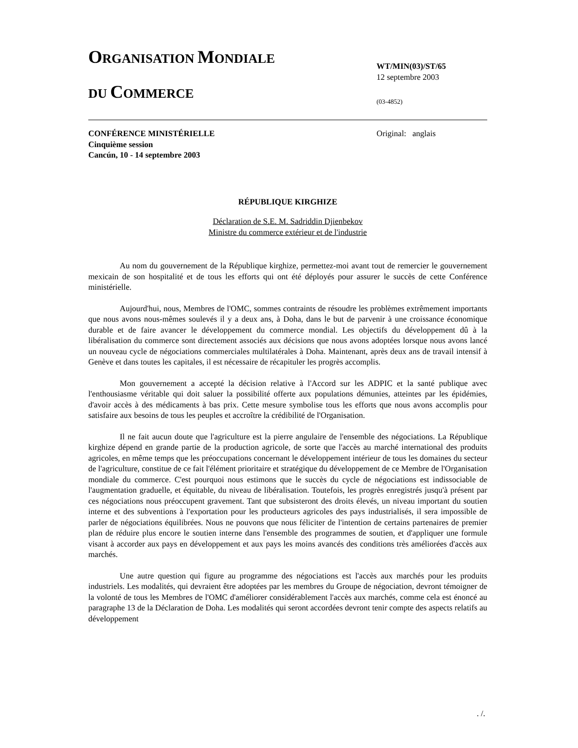ORGANISATION MONDIALE
DU COMMERCE
WT/MIN(03)/ST/65
12 septembre 2003
(03-4852)
CONFÉRENCE MINISTÉRIELLE
Cinquième session
Cancún, 10 - 14 septembre 2003
Original: anglais
RÉPUBLIQUE KIRGHIZE
Déclaration de S.E. M. Sadriddin Djienbekov
Ministre du commerce extérieur et de l'industrie
Au nom du gouvernement de la République kirghize, permettez-moi avant tout de remercier le gouvernement mexicain de son hospitalité et de tous les efforts qui ont été déployés pour assurer le succès de cette Conférence ministérielle.
Aujourd'hui, nous, Membres de l'OMC, sommes contraints de résoudre les problèmes extrêmement importants que nous avons nous-mêmes soulevés il y a deux ans, à Doha, dans le but de parvenir à une croissance économique durable et de faire avancer le développement du commerce mondial. Les objectifs du développement dû à la libéralisation du commerce sont directement associés aux décisions que nous avons adoptées lorsque nous avons lancé un nouveau cycle de négociations commerciales multilatérales à Doha. Maintenant, après deux ans de travail intensif à Genève et dans toutes les capitales, il est nécessaire de récapituler les progrès accomplis.
Mon gouvernement a accepté la décision relative à l'Accord sur les ADPIC et la santé publique avec l'enthousiasme véritable qui doit saluer la possibilité offerte aux populations démunies, atteintes par les épidémies, d'avoir accès à des médicaments à bas prix. Cette mesure symbolise tous les efforts que nous avons accomplis pour satisfaire aux besoins de tous les peuples et accroître la crédibilité de l'Organisation.
Il ne fait aucun doute que l'agriculture est la pierre angulaire de l'ensemble des négociations. La République kirghize dépend en grande partie de la production agricole, de sorte que l'accès au marché international des produits agricoles, en même temps que les préoccupations concernant le développement intérieur de tous les domaines du secteur de l'agriculture, constitue de ce fait l'élément prioritaire et stratégique du développement de ce Membre de l'Organisation mondiale du commerce. C'est pourquoi nous estimons que le succès du cycle de négociations est indissociable de l'augmentation graduelle, et équitable, du niveau de libéralisation. Toutefois, les progrès enregistrés jusqu'à présent par ces négociations nous préoccupent gravement. Tant que subsisteront des droits élevés, un niveau important du soutien interne et des subventions à l'exportation pour les producteurs agricoles des pays industrialisés, il sera impossible de parler de négociations équilibrées. Nous ne pouvons que nous féliciter de l'intention de certains partenaires de premier plan de réduire plus encore le soutien interne dans l'ensemble des programmes de soutien, et d'appliquer une formule visant à accorder aux pays en développement et aux pays les moins avancés des conditions très améliorées d'accès aux marchés.
Une autre question qui figure au programme des négociations est l'accès aux marchés pour les produits industriels. Les modalités, qui devraient être adoptées par les membres du Groupe de négociation, devront témoigner de la volonté de tous les Membres de l'OMC d'améliorer considérablement l'accès aux marchés, comme cela est énoncé au paragraphe 13 de la Déclaration de Doha. Les modalités qui seront accordées devront tenir compte des aspects relatifs au développement
. /.